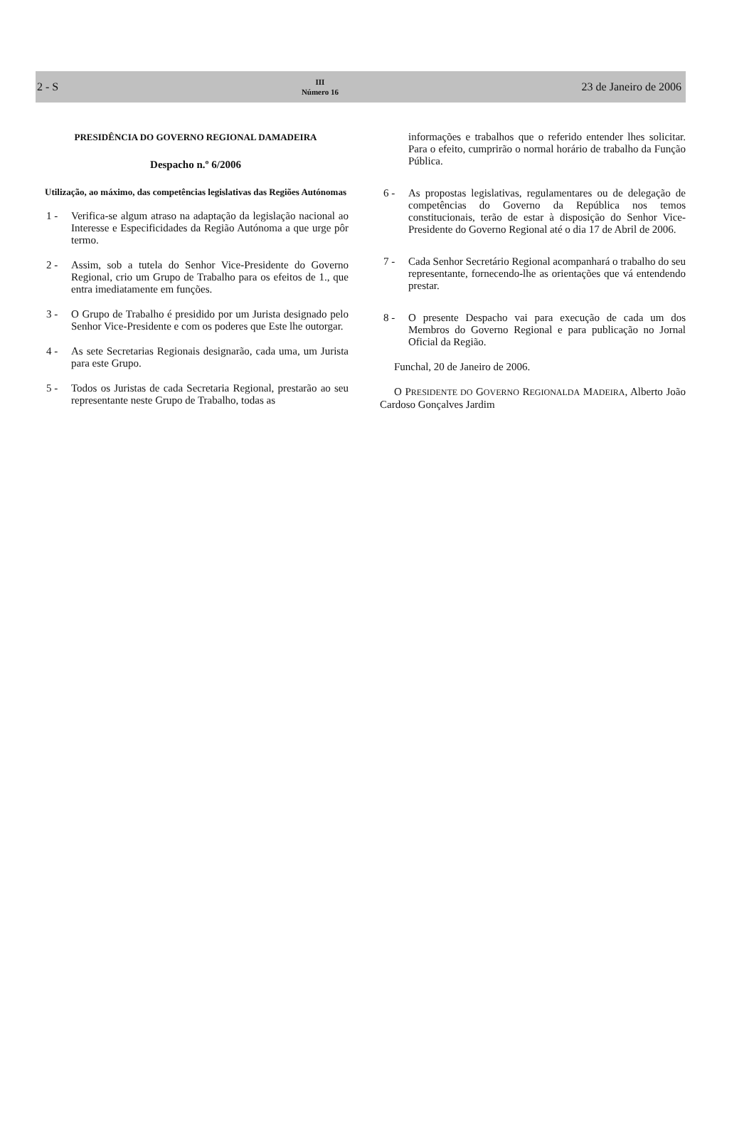2 - S III
Número 16 23 de Janeiro de 2006
PRESIDÊNCIA DO GOVERNO REGIONAL DAMADEIRA
Despacho n.º 6/2006
Utilização, ao máximo, das competências legislativas das Regiões Autónomas
1 - Verifica-se algum atraso na adaptação da legislação nacional ao Interesse e Especificidades da Região Autónoma a que urge pôr termo.
2 - Assim, sob a tutela do Senhor Vice-Presidente do Governo Regional, crio um Grupo de Trabalho para os efeitos de 1., que entra imediatamente em funções.
3 - O Grupo de Trabalho é presidido por um Jurista designado pelo Senhor Vice-Presidente e com os poderes que Este lhe outorgar.
4 - As sete Secretarias Regionais designarão, cada uma, um Jurista para este Grupo.
5 - Todos os Juristas de cada Secretaria Regional, prestarão ao seu representante neste Grupo de Trabalho, todas as
informações e trabalhos que o referido entender lhes solicitar. Para o efeito, cumprirão o normal horário de trabalho da Função Pública.
6 - As propostas legislativas, regulamentares ou de delegação de competências do Governo da República nos temos constitucionais, terão de estar à disposição do Senhor Vice-Presidente do Governo Regional até o dia 17 de Abril de 2006.
7 - Cada Senhor Secretário Regional acompanhará o trabalho do seu representante, fornecendo-lhe as orientações que vá entendendo prestar.
8 - O presente Despacho vai para execução de cada um dos Membros do Governo Regional e para publicação no Jornal Oficial da Região.
Funchal, 20 de Janeiro de 2006.
O PRESIDENTE DO GOVERNO REGIONALDA MADEIRA, Alberto João Cardoso Gonçalves Jardim